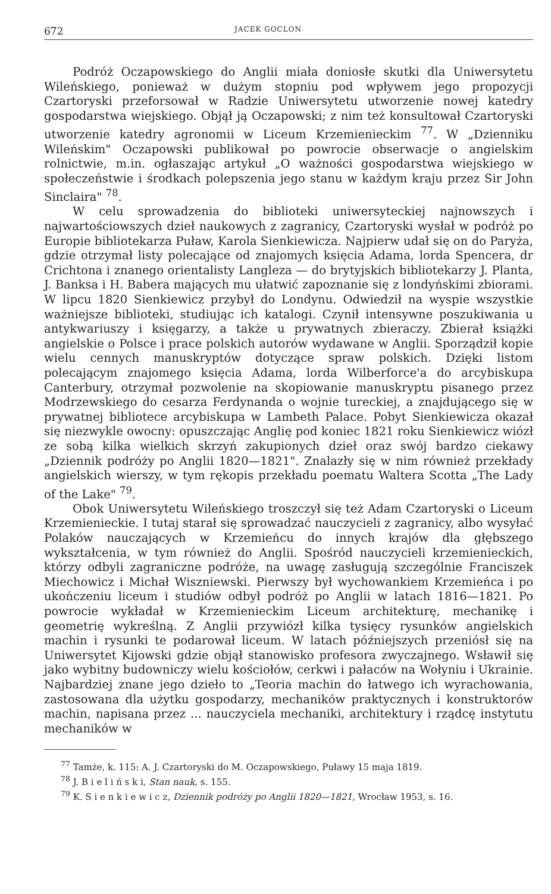672 JACEK GOCLON
Podróż Oczapowskiego do Anglii miała doniosłe skutki dla Uniwersytetu Wileńskiego, ponieważ w dużym stopniu pod wpływem jego propozycji Czartoryski przeforsował w Radzie Uniwersytetu utworzenie nowej katedry gospodarstwa wiejskiego. Objął ją Oczapowski; z nim też konsultował Czartoryski utworzenie katedry agronomii w Liceum Krzemienieckim <sup>77</sup>. W „Dzienniku Wileńskim" Oczapowski publikował po powrocie obserwacje o angielskim rolnictwie, m.in. ogłaszając artykuł „O ważności gospodarstwa wiejskiego w społeczeństwie i środkach polepszenia jego stanu w każdym kraju przez Sir John Sinclaira" <sup>78</sup>.
W celu sprowadzenia do biblioteki uniwersyteckiej najnowszych i najwartościowszych dzieł naukowych z zagranicy, Czartoryski wysłał w podróż po Europie bibliotekarza Puław, Karola Sienkiewicza. Najpierw udał się on do Paryża, gdzie otrzymał listy polecające od znajomych księcia Adama, lorda Spencera, dr Crichtona i znanego orientalisty Langleza — do brytyjskich bibliotekarzy J. Planta, J. Banksa i H. Babera mających mu ułatwić zapoznanie się z londyńskimi zbiorami. W lipcu 1820 Sienkiewicz przybył do Londynu. Odwiedził na wyspie wszystkie ważniejsze biblioteki, studiując ich katalogi. Czynił intensywne poszukiwania u antykwariuszy i księgarzy, a także u prywatnych zbieraczy. Zbierał książki angielskie o Polsce i prace polskich autorów wydawane w Anglii. Sporządził kopie wielu cennych manuskryptów dotyczące spraw polskich. Dzięki listom polecającym znajomego księcia Adama, lorda Wilberforce'a do arcybiskupa Canterbury, otrzymał pozwolenie na skopiowanie manuskryptu pisanego przez Modrzewskiego do cesarza Ferdynanda o wojnie tureckiej, a znajdującego się w prywatnej bibliotece arcybiskupa w Lambeth Palace. Pobyt Sienkiewicza okazał się niezwykle owocny: opuszczając Anglię pod koniec 1821 roku Sienkiewicz wiózł ze sobą kilka wielkich skrzyń zakupionych dzieł oraz swój bardzo ciekawy „Dziennik podróży po Anglii 1820—1821". Znalazły się w nim również przekłady angielskich wierszy, w tym rękopis przekładu poematu Waltera Scotta „The Lady of the Lake" <sup>79</sup>.
Obok Uniwersytetu Wileńskiego troszczył się też Adam Czartoryski o Liceum Krzemienieckie. I tutaj starał się sprowadzać nauczycieli z zagranicy, albo wysyłać Polaków nauczających w Krzemieńcu do innych krajów dla głębszego wykształcenia, w tym również do Anglii. Spośród nauczycieli krzemienieckich, którzy odbyli zagraniczne podróże, na uwagę zasługują szczególnie Franciszek Miechowicz i Michał Wiszniewski. Pierwszy był wychowankiem Krzemieńca i po ukończeniu liceum i studiów odbył podróż po Anglii w latach 1816—1821. Po powrocie wykładał w Krzemienieckim Liceum architekturę, mechanikę i geometrię wykreślną. Z Anglii przywiózł kilka tysięcy rysunków angielskich machin i rysunki te podarował liceum. W latach późniejszych przeniósł się na Uniwersytet Kijowski gdzie objął stanowisko profesora zwyczajnego. Wsławił się jako wybitny budowniczy wielu kościołów, cerkwi i pałaców na Wołyniu i Ukrainie. Najbardziej znane jego dzieło to „Teoria machin do łatwego ich wyrachowania, zastosowana dla użytku gospodarzy, mechaników praktycznych i konstruktorów machin, napisana przez ... nauczyciela mechaniki, architektury i rządcę instytutu mechaników w
<sup>77</sup> Tamże, k. 115: A. J. Czartoryski do M. Oczapowskiego, Puławy 15 maja 1819.
<sup>78</sup> J. B i e l i ń s k i, Stan nauk, s. 155.
<sup>79</sup> K. S i e n k i e w i c z, Dziennik podróży po Anglii 1820—1821, Wrocław 1953, s. 16.